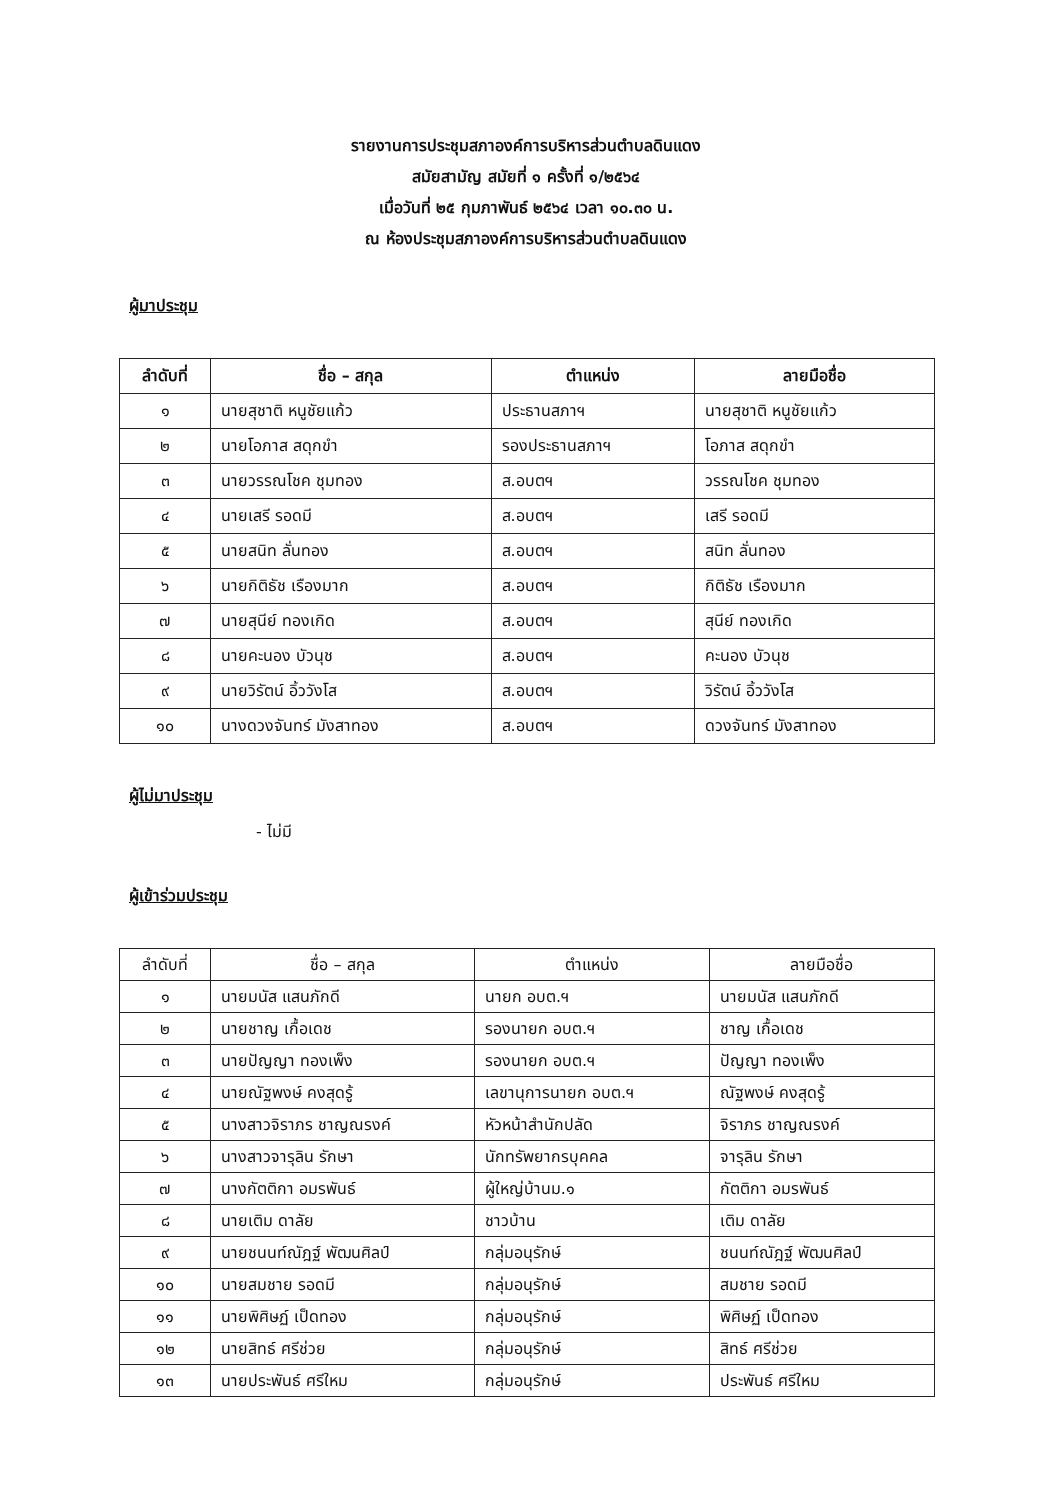รายงานการประชุมสภาองค์การบริหารส่วนตำบลดินแดง
สมัยสามัญ สมัยที่ ๑ ครั้งที่ ๑/๒๕๖๔
เมื่อวันที่ ๒๕ กุมภาพันธ์ ๒๕๖๔ เวลา ๑๐.๓๐ น.
ณ ห้องประชุมสภาองค์การบริหารส่วนตำบลดินแดง
ผู้มาประชุม
| ลำดับที่ | ชื่อ – สกุล | ตำแหน่ง | ลายมือชื่อ |
| --- | --- | --- | --- |
| ๑ | นายสุชาติ หนูชัยแก้ว | ประธานสภาฯ | นายสุชาติ หนูชัยแก้ว |
| ๒ | นายโอภาส สดุกขำ | รองประธานสภาฯ | โอภาส สดุกขำ |
| ๓ | นายวรรณโชค ชุมทอง | ส.อบตฯ | วรรณโชค ชุมทอง |
| ๔ | นายเสรี รอดมี | ส.อบตฯ | เสรี รอดมี |
| ๕ | นายสนิท ลั่นทอง | ส.อบตฯ | สนิท ลั่นทอง |
| ๖ | นายกิติธัช เรืองมาก | ส.อบตฯ | กิติธัช เรืองมาก |
| ๗ | นายสุนีย์ ทองเกิด | ส.อบตฯ | สุนีย์ ทองเกิด |
| ๘ | นายคะนอง บัวนุช | ส.อบตฯ | คะนอง บัวนุช |
| ๙ | นายวิรัตน์ อิ้ววังโส | ส.อบตฯ | วิรัตน์ อิ้ววังโส |
| ๑๐ | นางดวงจันทร์ มังสาทอง | ส.อบตฯ | ดวงจันทร์ มังสาทอง |
ผู้ไม่มาประชุม
- ไม่มี
ผู้เข้าร่วมประชุม
| ลำดับที่ | ชื่อ – สกุล | ตำแหน่ง | ลายมือชื่อ |
| --- | --- | --- | --- |
| ๑ | นายมนัส แสนภักดี | นายก อบต.ฯ | นายมนัส แสนภักดี |
| ๒ | นายชาญ เกื้อเดช | รองนายก อบต.ฯ | ชาญ เกื้อเดช |
| ๓ | นายปัญญา ทองเพ็ง | รองนายก อบต.ฯ | ปัญญา ทองเพ็ง |
| ๔ | นายณัฐพงษ์ คงสุดรู้ | เลขานุการนายก อบต.ฯ | ณัฐพงษ์ คงสุดรู้ |
| ๕ | นางสาวจิราภร ชาญณรงค์ | หัวหน้าสำนักปลัด | จิราภร ชาญณรงค์ |
| ๖ | นางสาวจารุลิน รักษา | นักทรัพยากรบุคคล | จารุลิน รักษา |
| ๗ | นางกัตติกา อมรพันธ์ | ผู้ใหญ่บ้านม.๑ | กัตติกา อมรพันธ์ |
| ๘ | นายเติม ดาลัย | ชาวบ้าน | เติม ดาลัย |
| ๙ | นายชนนท์ณัฎฐ์ พัฒนศิลป์ | กลุ่มอนุรักษ์ | ชนนท์ณัฎฐ์ พัฒนศิลป์ |
| ๑๐ | นายสมชาย รอดมี | กลุ่มอนุรักษ์ | สมชาย รอดมี |
| ๑๑ | นายพิศิษฏ์ เป็ดทอง | กลุ่มอนุรักษ์ | พิศิษฏ์ เป็ดทอง |
| ๑๒ | นายสิทธ์ ศรีช่วย | กลุ่มอนุรักษ์ | สิทธ์ ศรีช่วย |
| ๑๓ | นายประพันธ์ ศรีใหม | กลุ่มอนุรักษ์ | ประพันธ์ ศรีใหม |